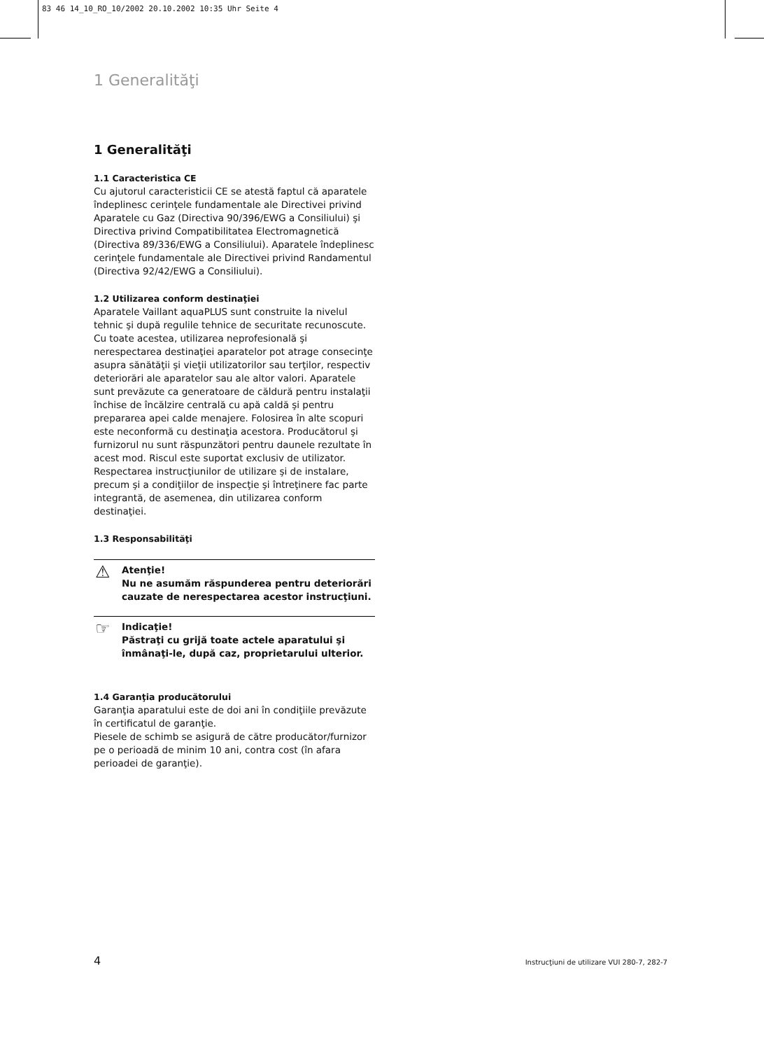83 46 14_10_RO_10/2002 20.10.2002 10:35 Uhr Seite 4
1 Generalităţi
1 Generalităţi
1.1 Caracteristica CE
Cu ajutorul caracteristicii CE se atestă faptul că aparatele îndeplinesc cerinţele fundamentale ale Directivei privind Aparatele cu Gaz (Directiva 90/396/EWG a Consiliului) şi Directiva privind Compatibilitatea Electromagnetică (Directiva 89/336/EWG a Consiliului). Aparatele îndeplinesc cerinţele fundamentale ale Directivei privind Randamentul (Directiva 92/42/EWG a Consiliului).
1.2 Utilizarea conform destinaţiei
Aparatele Vaillant aquaPLUS sunt construite la nivelul tehnic şi după regulile tehnice de securitate recunoscute. Cu toate acestea, utilizarea neprofesională şi nerespectarea destinaţiei aparatelor pot atrage consecinţe asupra sănătăţii şi vieţii utilizatorilor sau terţilor, respectiv deteriorări ale aparatelor sau ale altor valori. Aparatele sunt prevăzute ca generatoare de căldură pentru instalaţii închise de încălzire centrală cu apă caldă şi pentru prepararea apei calde menajere. Folosirea în alte scopuri este neconformă cu destinaţia acestora. Producătorul şi furnizorul nu sunt răspunzători pentru daunele rezultate în acest mod. Riscul este suportat exclusiv de utilizator.
Respectarea instrucţiunilor de utilizare şi de instalare, precum şi a condiţiilor de inspecţie şi întreţinere fac parte integrantă, de asemenea, din utilizarea conform destinaţiei.
1.3 Responsabilităţi
⚠ Atenţie!
Nu ne asumăm răspunderea pentru deteriorări cauzate de nerespectarea acestor instrucţiuni.
☞ Indicaţie!
Păstraţi cu grijă toate actele aparatului şi înmânaţi-le, după caz, proprietarului ulterior.
1.4 Garanţia producătorului
Garanţia aparatului este de doi ani în condiţiile prevăzute în certificatul de garanţie.
Piesele de schimb se asigură de către producător/furnizor pe o perioadă de minim 10 ani, contra cost (în afara perioadei de garanţie).
4 Instrucţiuni de utilizare VUI 280-7, 282-7